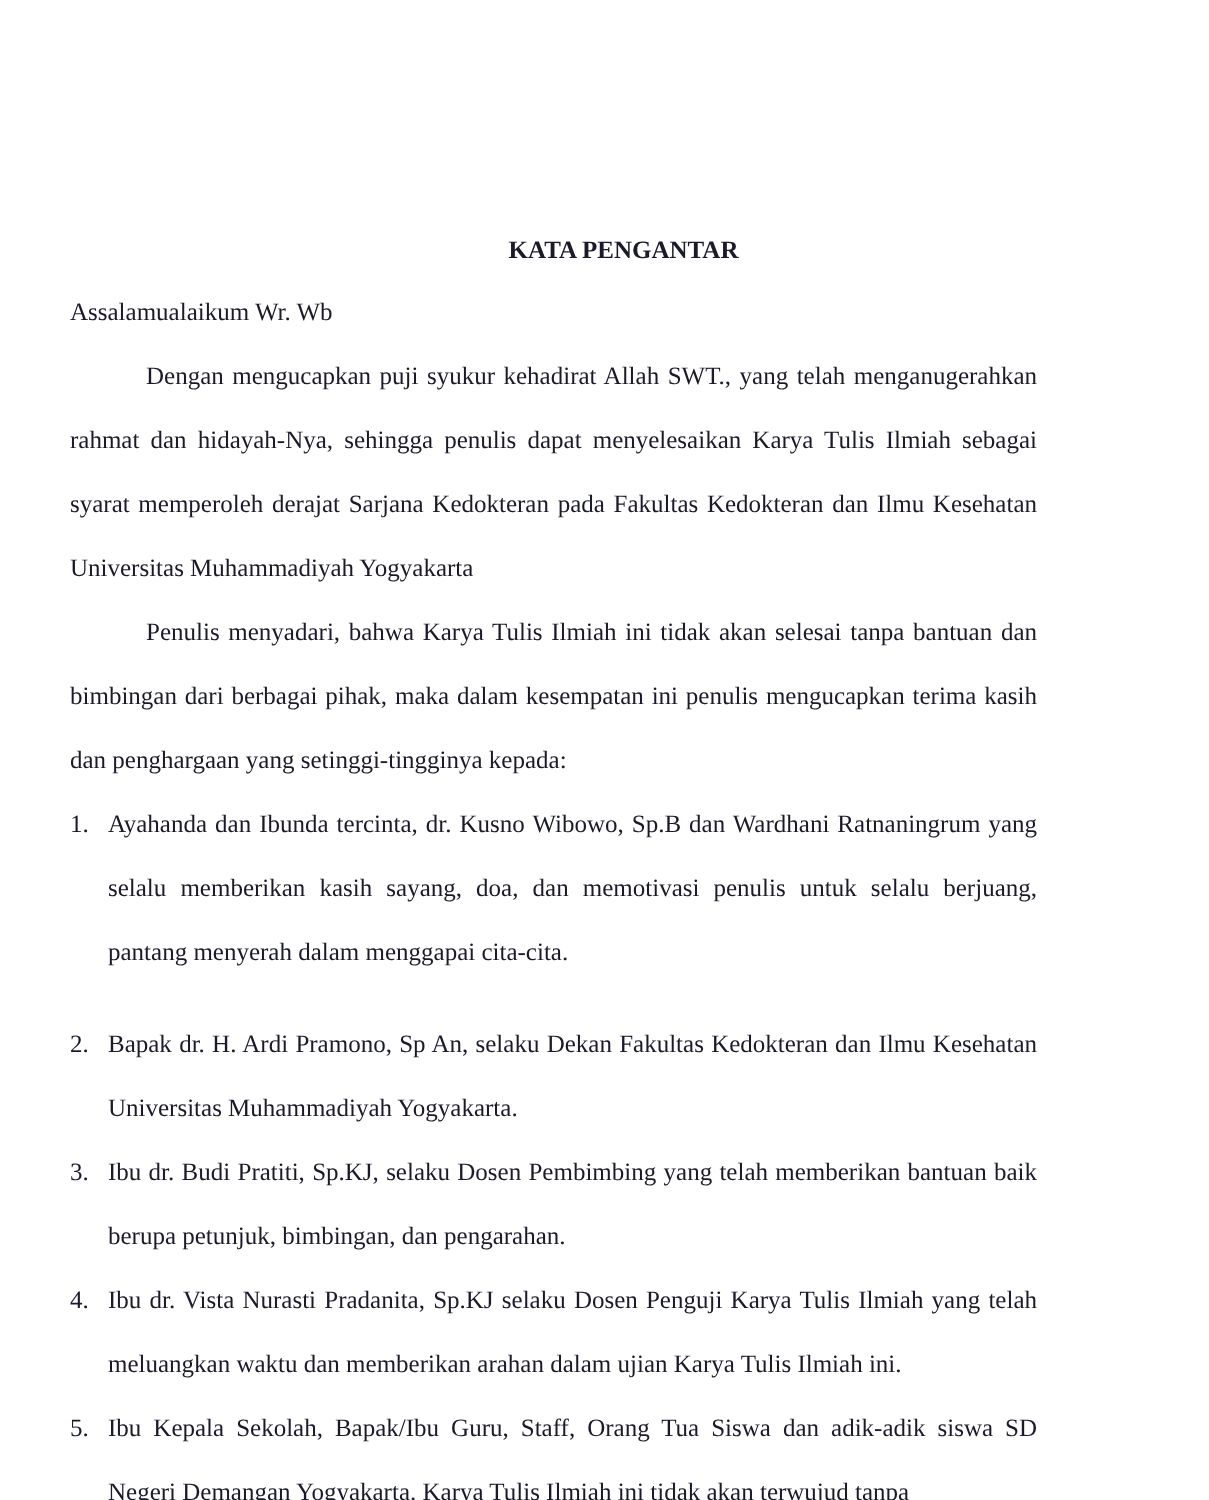KATA PENGANTAR
Assalamualaikum Wr. Wb
Dengan mengucapkan puji syukur kehadirat Allah SWT., yang telah menganugerahkan rahmat dan hidayah-Nya, sehingga penulis dapat menyelesaikan Karya Tulis Ilmiah sebagai syarat memperoleh derajat Sarjana Kedokteran pada Fakultas Kedokteran dan Ilmu Kesehatan Universitas Muhammadiyah Yogyakarta
Penulis menyadari, bahwa Karya Tulis Ilmiah ini tidak akan selesai tanpa bantuan dan bimbingan dari berbagai pihak, maka dalam kesempatan ini penulis mengucapkan terima kasih dan penghargaan yang setinggi-tingginya kepada:
1. Ayahanda dan Ibunda tercinta, dr. Kusno Wibowo, Sp.B dan Wardhani Ratnaningrum yang selalu memberikan kasih sayang, doa, dan memotivasi penulis untuk selalu berjuang, pantang menyerah dalam menggapai cita-cita.
2. Bapak dr. H. Ardi Pramono, Sp An, selaku Dekan Fakultas Kedokteran dan Ilmu Kesehatan Universitas Muhammadiyah Yogyakarta.
3. Ibu dr. Budi Pratiti, Sp.KJ, selaku Dosen Pembimbing yang telah memberikan bantuan baik berupa petunjuk, bimbingan, dan pengarahan.
4. Ibu dr. Vista Nurasti Pradanita, Sp.KJ selaku Dosen Penguji Karya Tulis Ilmiah yang telah meluangkan waktu dan memberikan arahan dalam ujian Karya Tulis Ilmiah ini.
5. Ibu Kepala Sekolah, Bapak/Ibu Guru, Staff, Orang Tua Siswa dan adik-adik siswa SD Negeri Demangan Yogyakarta. Karya Tulis Ilmiah ini tidak akan terwujud tanpa